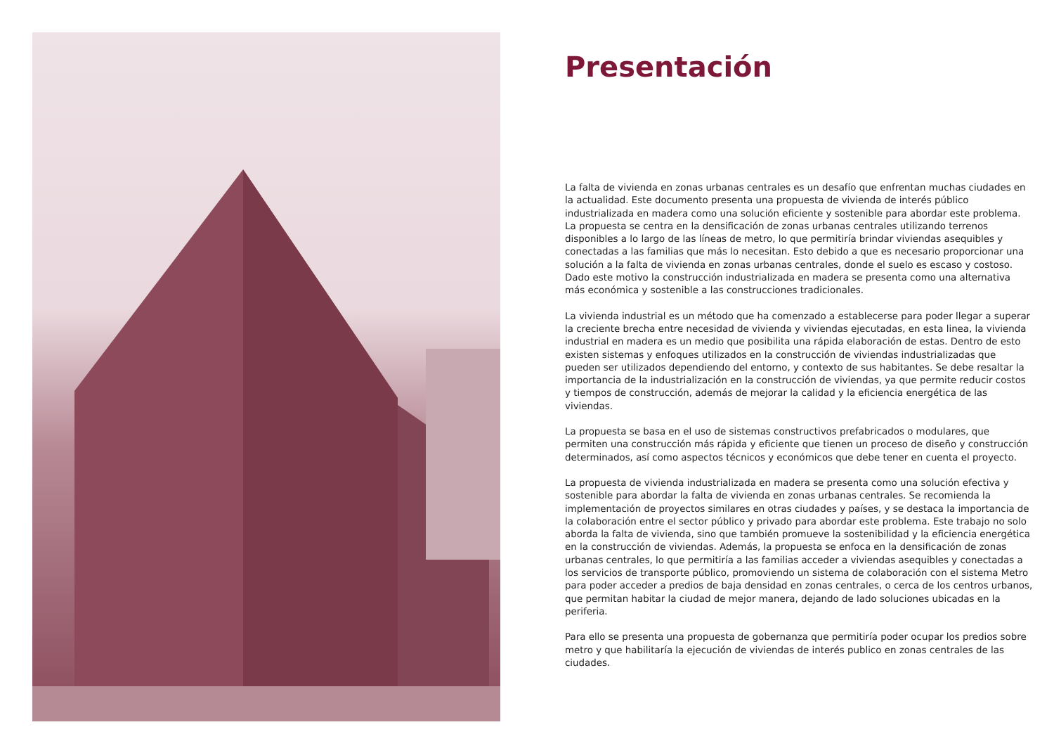Presentación
La falta de vivienda en zonas urbanas centrales es un desafío que enfrentan muchas ciudades en la actualidad. Este documento presenta una propuesta de vivienda de interés público industrializada en madera como una solución eficiente y sostenible para abordar este problema. La propuesta se centra en la densificación de zonas urbanas centrales utilizando terrenos disponibles a lo largo de las líneas de metro, lo que permitiría brindar viviendas asequibles y conectadas a las familias que más lo necesitan. Esto debido a que es necesario proporcionar una solución a la falta de vivienda en zonas urbanas centrales, donde el suelo es escaso y costoso. Dado este motivo la construcción industrializada en madera se presenta como una alternativa más económica y sostenible a las construcciones tradicionales.
La vivienda industrial es un método que ha comenzado a establecerse para poder llegar a superar la creciente brecha entre necesidad de vivienda y viviendas ejecutadas, en esta linea, la vivienda industrial en madera es un medio que posibilita una rápida elaboración de estas. Dentro de esto existen sistemas y enfoques utilizados en la construcción de viviendas industrializadas que pueden ser utilizados dependiendo del entorno, y contexto de sus habitantes. Se debe resaltar la importancia de la industrialización en la construcción de viviendas, ya que permite reducir costos y tiempos de construcción, además de mejorar la calidad y la eficiencia energética de las viviendas.
La propuesta se basa en el uso de sistemas constructivos prefabricados o modulares, que permiten una construcción más rápida y eficiente que tienen un proceso de diseño y construcción determinados, así como aspectos técnicos y económicos que debe tener en cuenta el proyecto.
La propuesta de vivienda industrializada en madera se presenta como una solución efectiva y sostenible para abordar la falta de vivienda en zonas urbanas centrales. Se recomienda la implementación de proyectos similares en otras ciudades y países, y se destaca la importancia de la colaboración entre el sector público y privado para abordar este problema. Este trabajo no solo aborda la falta de vivienda, sino que también promueve la sostenibilidad y la eficiencia energética en la construcción de viviendas. Además, la propuesta se enfoca en la densificación de zonas urbanas centrales, lo que permitiría a las familias acceder a viviendas asequibles y conectadas a los servicios de transporte público, promoviendo un sistema de colaboración con el sistema Metro para poder acceder a predios de baja densidad en zonas centrales, o cerca de los centros urbanos, que permitan habitar la ciudad de mejor manera, dejando de lado soluciones ubicadas en la periferia.
Para ello se presenta una propuesta de gobernanza que permitiría poder ocupar los predios sobre metro y que habilitaría la ejecución de viviendas de interés publico en zonas centrales de las ciudades.